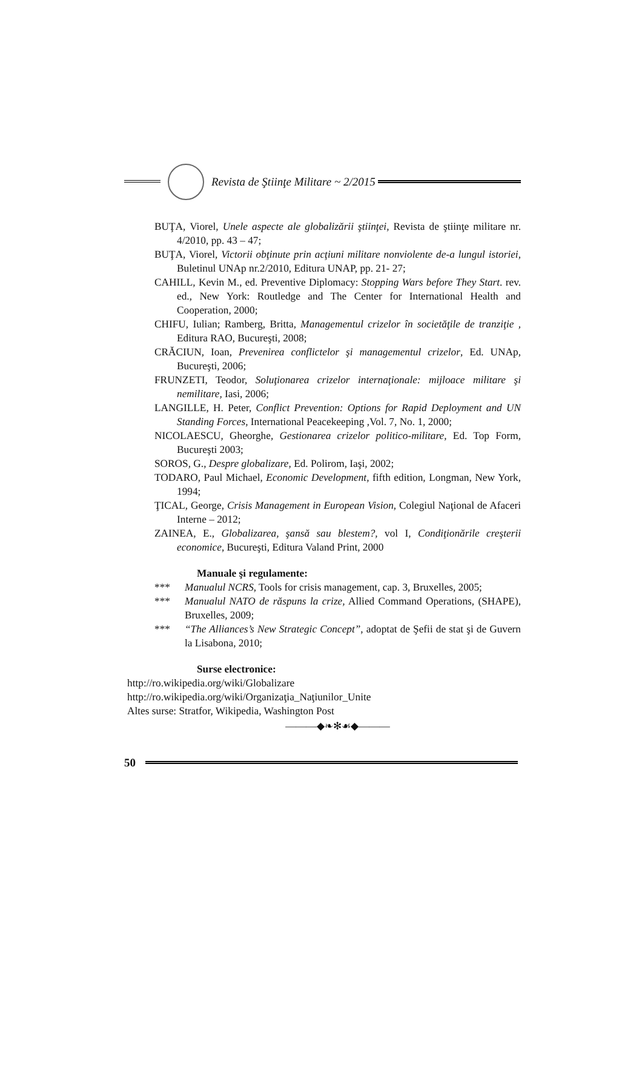Revista de Ştiinţe Militare ~ 2/2015
BUŢA, Viorel, Unele aspecte ale globalizării ştiinţei, Revista de ştiinţe militare nr. 4/2010, pp. 43 – 47;
BUŢA, Viorel, Victorii obţinute prin acţiuni militare nonviolente de-a lungul istoriei, Buletinul UNAp nr.2/2010, Editura UNAP, pp. 21- 27;
CAHILL, Kevin M., ed. Preventive Diplomacy: Stopping Wars before They Start. rev. ed., New York: Routledge and The Center for International Health and Cooperation, 2000;
CHIFU, Iulian; Ramberg, Britta, Managementul crizelor în societăţile de tranziţie , Editura RAO, Bucureşti, 2008;
CRĂCIUN, Ioan, Prevenirea conflictelor şi managementul crizelor, Ed. UNAp, Bucureşti, 2006;
FRUNZETI, Teodor, Soluţionarea crizelor internaţionale: mijloace militare şi nemilitare, Iasi, 2006;
LANGILLE, H. Peter, Conflict Prevention: Options for Rapid Deployment and UN Standing Forces, International Peacekeeping ,Vol. 7, No. 1, 2000;
NICOLAESCU, Gheorghe, Gestionarea crizelor politico-militare, Ed. Top Form, Bucureşti 2003;
SOROS, G., Despre globalizare, Ed. Polirom, Iaşi, 2002;
TODARO, Paul Michael, Economic Development, fifth edition, Longman, New York, 1994;
ŢICAL, George, Crisis Management in European Vision, Colegiul Naţional de Afaceri Interne – 2012;
ZAINEA, E., Globalizarea, şansă sau blestem?, vol I, Condiţionările creşterii economice, Bucureşti, Editura Valand Print, 2000
Manuale şi regulamente:
*** Manualul NCRS, Tools for crisis management, cap. 3, Bruxelles, 2005;
*** Manualul NATO de răspuns la crize, Allied Command Operations, (SHAPE), Bruxelles, 2009;
*** “The Alliances’s New Strategic Concept”, adoptat de Şefii de stat şi de Guvern la Lisabona, 2010;
Surse electronice:
http://ro.wikipedia.org/wiki/Globalizare
http://ro.wikipedia.org/wiki/Organizaţia_Naţiunilor_Unite
Altes surse: Stratfor, Wikipedia, Washington Post
———◆❧✻☙◆———
50